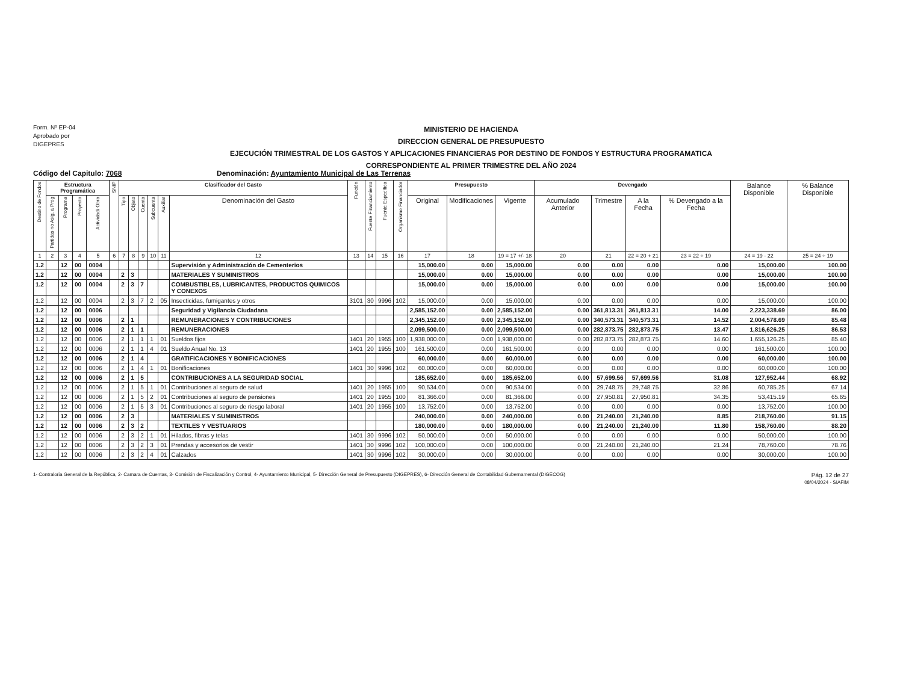Form. Nº EP-04
Aprobado por
DIGEPRES
MINISTERIO DE HACIENDA
DIRECCION GENERAL DE PRESUPUESTO
EJECUCIÓN TRIMESTRAL DE LOS GASTOS Y APLICACIONES FINANCIERAS POR DESTINO DE FONDOS Y ESTRUCTURA PROGRAMATICA
CORRESPONDIENTE AL PRIMER TRIMESTRE DEL AÑO 2024
Código del Capitulo: 7068 Denominación: Ayuntamiento Municipal de Las Terrenas
| Destino de Fondos | Estructura Programática | | | | SNIP | Clasificador del Gasto | | | | | | Función | Fuente Financiamiento | Fuente Específica | Organismo Financiador | Presupuesto | | | Devengado | | | | Balance Disponible | % Balance Disponible |
| --- | --- | --- | --- | --- | --- | --- | --- | --- | --- | --- | --- | --- | --- | --- | --- | --- | --- | --- | --- | --- | --- | --- | --- | --- |
| | Partidas no Asig. a Prog | Programa | Proyecto | Actividad/ Obra | | Tipo | Objeto | Cuenta | Subcuenta | Auxiliar | Denominación del Gasto | | | | | Original | Modificaciones | Vigente | Acumulado Anterior | Trimestre | A la Fecha | % Devengado a la Fecha | | |
| 1 | 2 | 3 | 4 | 5 | 6 | 7 | 8 | 9 | 10 | 11 | 12 | 13 | 14 | 15 | 16 | 17 | 18 | 19 = 17 +/- 18 | 20 | 21 | 22 = 20 + 21 | 23 = 22 ÷ 19 | 24 = 19 - 22 | 25 = 24 ÷ 19 |
| 1.2 | | 12 | 00 | 0004 | | | | | | | Supervisión y Administración de Cementerios | | | | | 15,000.00 | 0.00 | 15,000.00 | 0.00 | 0.00 | 0.00 | 0.00 | 15,000.00 | 100.00 |
| 1.2 | | 12 | 00 | 0004 | | 2 | 3 | | | | MATERIALES Y SUMINISTROS | | | | | 15,000.00 | 0.00 | 15,000.00 | 0.00 | 0.00 | 0.00 | 0.00 | 15,000.00 | 100.00 |
| 1.2 | | 12 | 00 | 0004 | | 2 | 3 | 7 | | | COMBUSTIBLES, LUBRICANTES, PRODUCTOS QUIMICOS Y CONEXOS | | | | | 15,000.00 | 0.00 | 15,000.00 | 0.00 | 0.00 | 0.00 | 0.00 | 15,000.00 | 100.00 |
| 1.2 | | 12 | 00 | 0004 | | 2 | 3 | 7 | 2 | 05 | Insecticidas, fumigantes y otros | 3101 | 30 | 9996 | 102 | 15,000.00 | 0.00 | 15,000.00 | 0.00 | 0.00 | 0.00 | 0.00 | 15,000.00 | 100.00 |
| 1.2 | | 12 | 00 | 0006 | | | | | | | Seguridad y Vigilancia Ciudadana | | | | | 2,585,152.00 | 0.00 | 2,585,152.00 | 0.00 | 361,813.31 | 361,813.31 | 14.00 | 2,223,338.69 | 86.00 |
| 1.2 | | 12 | 00 | 0006 | | 2 | 1 | | | | REMUNERACIONES Y CONTRIBUCIONES | | | | | 2,345,152.00 | 0.00 | 2,345,152.00 | 0.00 | 340,573.31 | 340,573.31 | 14.52 | 2,004,578.69 | 85.48 |
| 1.2 | | 12 | 00 | 0006 | | 2 | 1 | 1 | | | REMUNERACIONES | | | | | 2,099,500.00 | 0.00 | 2,099,500.00 | 0.00 | 282,873.75 | 282,873.75 | 13.47 | 1,816,626.25 | 86.53 |
| 1.2 | | 12 | 00 | 0006 | | 2 | 1 | 1 | 1 | 01 | Sueldos fijos | 1401 | 20 | 1955 | 100 | 1,938,000.00 | 0.00 | 1,938,000.00 | 0.00 | 282,873.75 | 282,873.75 | 14.60 | 1,655,126.25 | 85.40 |
| 1.2 | | 12 | 00 | 0006 | | 2 | 1 | 1 | 4 | 01 | Sueldo Anual No. 13 | 1401 | 20 | 1955 | 100 | 161,500.00 | 0.00 | 161,500.00 | 0.00 | 0.00 | 0.00 | 0.00 | 161,500.00 | 100.00 |
| 1.2 | | 12 | 00 | 0006 | | 2 | 1 | 4 | | | GRATIFICACIONES Y BONIFICACIONES | | | | | 60,000.00 | 0.00 | 60,000.00 | 0.00 | 0.00 | 0.00 | 0.00 | 60,000.00 | 100.00 |
| 1.2 | | 12 | 00 | 0006 | | 2 | 1 | 4 | 1 | 01 | Bonificaciones | 1401 | 30 | 9996 | 102 | 60,000.00 | 0.00 | 60,000.00 | 0.00 | 0.00 | 0.00 | 0.00 | 60,000.00 | 100.00 |
| 1.2 | | 12 | 00 | 0006 | | 2 | 1 | 5 | | | CONTRIBUCIONES A LA SEGURIDAD SOCIAL | | | | | 185,652.00 | 0.00 | 185,652.00 | 0.00 | 57,699.56 | 57,699.56 | 31.08 | 127,952.44 | 68.92 |
| 1.2 | | 12 | 00 | 0006 | | 2 | 1 | 5 | 1 | 01 | Contribuciones al seguro de salud | 1401 | 20 | 1955 | 100 | 90,534.00 | 0.00 | 90,534.00 | 0.00 | 29,748.75 | 29,748.75 | 32.86 | 60,785.25 | 67.14 |
| 1.2 | | 12 | 00 | 0006 | | 2 | 1 | 5 | 2 | 01 | Contribuciones al seguro de pensiones | 1401 | 20 | 1955 | 100 | 81,366.00 | 0.00 | 81,366.00 | 0.00 | 27,950.81 | 27,950.81 | 34.35 | 53,415.19 | 65.65 |
| 1.2 | | 12 | 00 | 0006 | | 2 | 1 | 5 | 3 | 01 | Contribuciones al seguro de riesgo laboral | 1401 | 20 | 1955 | 100 | 13,752.00 | 0.00 | 13,752.00 | 0.00 | 0.00 | 0.00 | 0.00 | 13,752.00 | 100.00 |
| 1.2 | | 12 | 00 | 0006 | | 2 | 3 | | | | MATERIALES Y SUMINISTROS | | | | | 240,000.00 | 0.00 | 240,000.00 | 0.00 | 21,240.00 | 21,240.00 | 8.85 | 218,760.00 | 91.15 |
| 1.2 | | 12 | 00 | 0006 | | 2 | 3 | 2 | | | TEXTILES Y VESTUARIOS | | | | | 180,000.00 | 0.00 | 180,000.00 | 0.00 | 21,240.00 | 21,240.00 | 11.80 | 158,760.00 | 88.20 |
| 1.2 | | 12 | 00 | 0006 | | 2 | 3 | 2 | 1 | 01 | Hilados, fibras y telas | 1401 | 30 | 9996 | 102 | 50,000.00 | 0.00 | 50,000.00 | 0.00 | 0.00 | 0.00 | 0.00 | 50,000.00 | 100.00 |
| 1.2 | | 12 | 00 | 0006 | | 2 | 3 | 2 | 3 | 01 | Prendas y accesorios de vestir | 1401 | 30 | 9996 | 102 | 100,000.00 | 0.00 | 100,000.00 | 0.00 | 21,240.00 | 21,240.00 | 21.24 | 78,760.00 | 78.76 |
| 1.2 | | 12 | 00 | 0006 | | 2 | 3 | 2 | 4 | 01 | Calzados | 1401 | 30 | 9996 | 102 | 30,000.00 | 0.00 | 30,000.00 | 0.00 | 0.00 | 0.00 | 0.00 | 30,000.00 | 100.00 |
1- Contraloria General de la República, 2- Camara de Cuentas, 3- Comisión de Fiscalización y Control, 4- Ayuntamiento Municipal, 5- Dirección General de Presupuesto (DIGEPRES), 6- Dirección General de Contabilidad Gubernamental (DIGECOG)
Pág. 12 de 27
08/04/2024 - SIAFIM